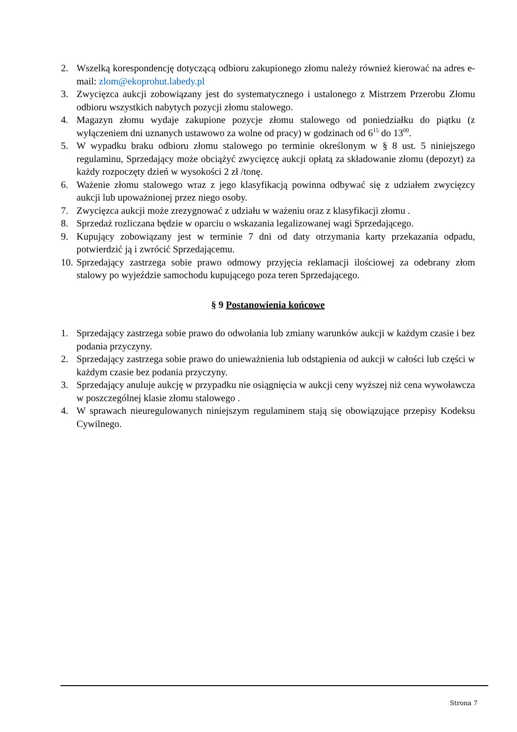2. Wszelką korespondencję dotyczącą odbioru zakupionego złomu należy również kierować na adres e-mail: zlom@ekoprohut.labedy.pl
3. Zwycięzca aukcji zobowiązany jest do systematycznego i ustalonego z Mistrzem Przerobu Złomu odbioru wszystkich nabytych pozycji złomu stalowego.
4. Magazyn złomu wydaje zakupione pozycje złomu stalowego od poniedziałku do piątku (z wyłączeniem dni uznanych ustawowo za wolne od pracy) w godzinach od 6<sup>15</sup> do 13<sup>00</sup>.
5. W wypadku braku odbioru złomu stalowego po terminie określonym w § 8 ust. 5 niniejszego regulaminu, Sprzedający może obciążyć zwycięzcę aukcji opłatą za składowanie złomu (depozyt) za każdy rozpoczęty dzień w wysokości 2 zł /tonę.
6. Ważenie złomu stalowego wraz z jego klasyfikacją powinna odbywać się z udziałem zwycięzcy aukcji lub upoważnionej przez niego osoby.
7. Zwycięzca aukcji może zrezygnować z udziału w ważeniu oraz z klasyfikacji złomu .
8. Sprzedaż rozliczana będzie w oparciu o wskazania legalizowanej wagi Sprzedającego.
9. Kupujący zobowiązany jest w terminie 7 dni od daty otrzymania karty przekazania odpadu, potwierdzić ją i zwrócić Sprzedającemu.
10. Sprzedający zastrzega sobie prawo odmowy przyjęcia reklamacji ilościowej za odebrany złom stalowy po wyjeździe samochodu kupującego poza teren Sprzedającego.
§ 9 Postanowienia końcowe
1. Sprzedający zastrzega sobie prawo do odwołania lub zmiany warunków aukcji w każdym czasie i bez podania przyczyny.
2. Sprzedający zastrzega sobie prawo do unieważnienia lub odstąpienia od aukcji w całości lub części w każdym czasie bez podania przyczyny.
3. Sprzedający anuluje aukcję w przypadku nie osiągnięcia w aukcji ceny wyższej niż cena wywoławcza w poszczególnej klasie złomu stalowego .
4. W sprawach nieuregulowanych niniejszym regulaminem stają się obowiązujące przepisy Kodeksu Cywilnego.
Strona 7